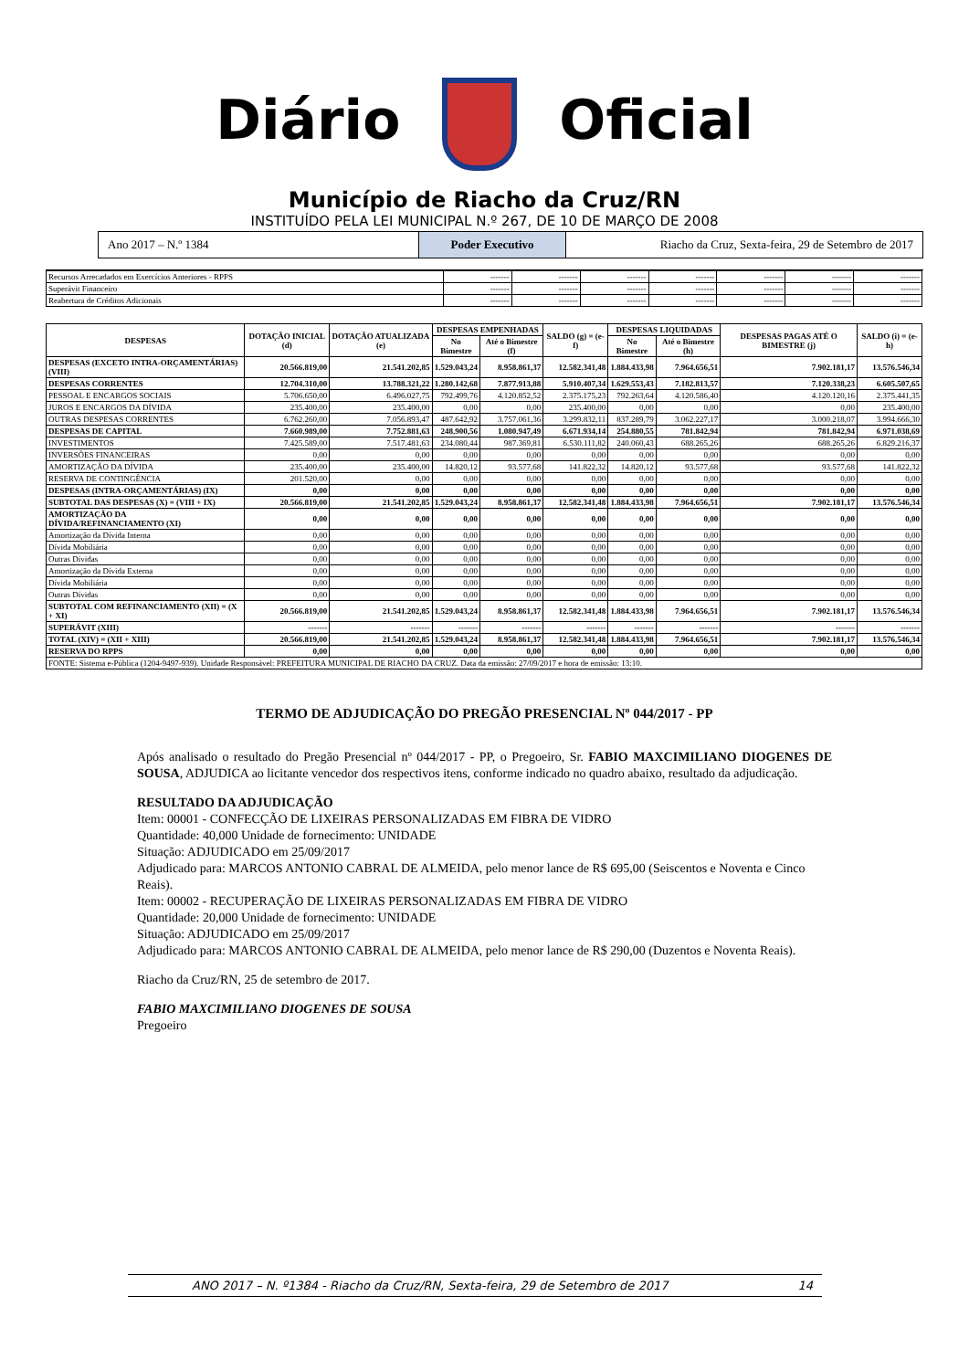Diário Oficial
Município de Riacho da Cruz/RN
INSTITUÍDO PELA LEI MUNICIPAL N.º 267, DE 10 DE MARÇO DE 2008
Ano 2017 – N.º 1384 Poder Executivo Riacho da Cruz, Sexta-feira, 29 de Setembro de 2017
| Recursos Arrecadados em Exercícios Anteriores - RPPS | ------- | ------- | ------- | ------- | ------- | ------- | ------- |
| Superávit Financeiro | ------- | ------- | ------- | ------- | ------- | ------- | ------- |
| Reabertura de Créditos Adicionais | ------- | ------- | ------- | ------- | ------- | ------- | ------- |
| DESPESAS | DOTAÇÃO INICIAL (d) | DOTAÇÃO ATUALIZADA (e) | DESPESAS EMPENHADAS | | SALDO (g) = (e-f) | DESPESAS LIQUIDADAS | | DESPESAS PAGAS ATÉ O BIMESTRE (j) | SALDO (i) = (e-h) |
| --- | --- | --- | --- | --- | --- | --- | --- | --- | --- |
| | | | No Bimestre | Até o Bimestre (f) | | No Bimestre | Até o Bimestre (h) | | |
| DESPESAS (EXCETO INTRA-ORÇAMENTÁRIAS) (VIII) | 20.566.819,00 | 21.541.202,85 | 1.529.043,24 | 8.958.861,37 | 12.582.341,48 | 1.884.433,98 | 7.964.656,51 | 7.902.181,17 | 13.576.546,34 |
| DESPESAS CORRENTES | 12.704.310,00 | 13.788.321,22 | 1.280.142,68 | 7.877.913,88 | 5.910.407,34 | 1.629.553,43 | 7.182.813,57 | 7.120.338,23 | 6.605.507,65 |
| PESSOAL E ENCARGOS SOCIAIS | 5.706.650,00 | 6.496.027,75 | 792.499,76 | 4.120.852,52 | 2.375.175,23 | 792.263,64 | 4.120.586,40 | 4.120.120,16 | 2.375.441,35 |
| JUROS E ENCARGOS DA DÍVIDA | 235.400,00 | 235.400,00 | 0,00 | 0,00 | 235.400,00 | 0,00 | 0,00 | 0,00 | 235.400,00 |
| OUTRAS DESPESAS CORRENTES | 6.762.260,00 | 7.056.893,47 | 487.642,92 | 3.757.061,36 | 3.299.832,11 | 837.289,79 | 3.062.227,17 | 3.000.218,07 | 3.994.666,30 |
| DESPESAS DE CAPITAL | 7.660.989,00 | 7.752.881,63 | 248.900,56 | 1.080.947,49 | 6.671.934,14 | 254.880,55 | 781.842,94 | 781.842,94 | 6.971.038,69 |
| INVESTIMENTOS | 7.425.589,00 | 7.517.481,63 | 234.080,44 | 987.369,81 | 6.530.111,82 | 240.060,43 | 688.265,26 | 688.265,26 | 6.829.216,37 |
| INVERSÕES FINANCEIRAS | 0,00 | 0,00 | 0,00 | 0,00 | 0,00 | 0,00 | 0,00 | 0,00 | 0,00 |
| AMORTIZAÇÃO DA DÍVIDA | 235.400,00 | 235.400,00 | 14.820,12 | 93.577,68 | 141.822,32 | 14.820,12 | 93.577,68 | 93.577,68 | 141.822,32 |
| RESERVA DE CONTINGÊNCIA | 201.520,00 | 0,00 | 0,00 | 0,00 | 0,00 | 0,00 | 0,00 | 0,00 | 0,00 |
| DESPESAS (INTRA-ORÇAMENTÁRIAS) (IX) | 0,00 | 0,00 | 0,00 | 0,00 | 0,00 | 0,00 | 0,00 | 0,00 | 0,00 |
| SUBTOTAL DAS DESPESAS (X) = (VIII + IX) | 20.566.819,00 | 21.541.202,85 | 1.529.043,24 | 8.958.861,37 | 12.582.341,48 | 1.884.433,98 | 7.964.656,51 | 7.902.181,17 | 13.576.546,34 |
| AMORTIZAÇÃO DA DÍVIDA/REFINANCIAMENTO (XI) | 0,00 | 0,00 | 0,00 | 0,00 | 0,00 | 0,00 | 0,00 | 0,00 | 0,00 |
| Amortização da Dívida Interna | 0,00 | 0,00 | 0,00 | 0,00 | 0,00 | 0,00 | 0,00 | 0,00 | 0,00 |
| Dívida Mobiliária | 0,00 | 0,00 | 0,00 | 0,00 | 0,00 | 0,00 | 0,00 | 0,00 | 0,00 |
| Outras Dívidas | 0,00 | 0,00 | 0,00 | 0,00 | 0,00 | 0,00 | 0,00 | 0,00 | 0,00 |
| Amortização da Dívida Externa | 0,00 | 0,00 | 0,00 | 0,00 | 0,00 | 0,00 | 0,00 | 0,00 | 0,00 |
| Dívida Mobiliária | 0,00 | 0,00 | 0,00 | 0,00 | 0,00 | 0,00 | 0,00 | 0,00 | 0,00 |
| Outras Dívidas | 0,00 | 0,00 | 0,00 | 0,00 | 0,00 | 0,00 | 0,00 | 0,00 | 0,00 |
| SUBTOTAL COM REFINANCIAMENTO (XII) = (X + XI) | 20.566.819,00 | 21.541.202,85 | 1.529.043,24 | 8.958.861,37 | 12.582.341,48 | 1.884.433,98 | 7.964.656,51 | 7.902.181,17 | 13.576.546,34 |
| SUPERÁVIT (XIII) | ------- | ------- | ------- | ------- | ------- | ------- | ------- | ------- | ------- |
| TOTAL (XIV) = (XII + XIII) | 20.566.819,00 | 21.541.202,85 | 1.529.043,24 | 8.958.861,37 | 12.582.341,48 | 1.884.433,98 | 7.964.656,51 | 7.902.181,17 | 13.576.546,34 |
| RESERVA DO RPPS | 0,00 | 0,00 | 0,00 | 0,00 | 0,00 | 0,00 | 0,00 | 0,00 | 0,00 |
| FONTE: Sistema e-Pública (1204-9497-939). Unidade Responsável: PREFEITURA MUNICIPAL DE RIACHO DA CRUZ. Data da emissão: 27/09/2017 e hora de emissão: 13:10. | | | | | | | | | |
TERMO DE ADJUDICAÇÃO DO PREGÃO PRESENCIAL Nº 044/2017 - PP
Após analisado o resultado do Pregão Presencial nº 044/2017 - PP, o Pregoeiro, Sr. FABIO MAXCIMILIANO DIOGENES DE SOUSA, ADJUDICA ao licitante vencedor dos respectivos itens, conforme indicado no quadro abaixo, resultado da adjudicação.
RESULTADO DA ADJUDICAÇÃO
Item: 00001 - CONFECÇÃO DE LIXEIRAS PERSONALIZADAS EM FIBRA DE VIDRO
Quantidade: 40,000 Unidade de fornecimento: UNIDADE
Situação: ADJUDICADO em 25/09/2017
Adjudicado para: MARCOS ANTONIO CABRAL DE ALMEIDA, pelo menor lance de R$ 695,00 (Seiscentos e Noventa e Cinco Reais).
Item: 00002 - RECUPERAÇÃO DE LIXEIRAS PERSONALIZADAS EM FIBRA DE VIDRO
Quantidade: 20,000 Unidade de fornecimento: UNIDADE
Situação: ADJUDICADO em 25/09/2017
Adjudicado para: MARCOS ANTONIO CABRAL DE ALMEIDA, pelo menor lance de R$ 290,00 (Duzentos e Noventa Reais).
Riacho da Cruz/RN, 25 de setembro de 2017.
FABIO MAXCIMILIANO DIOGENES DE SOUSA
Pregoeiro
ANO 2017 – N. º1384 - Riacho da Cruz/RN, Sexta-feira, 29 de Setembro de 2017 14